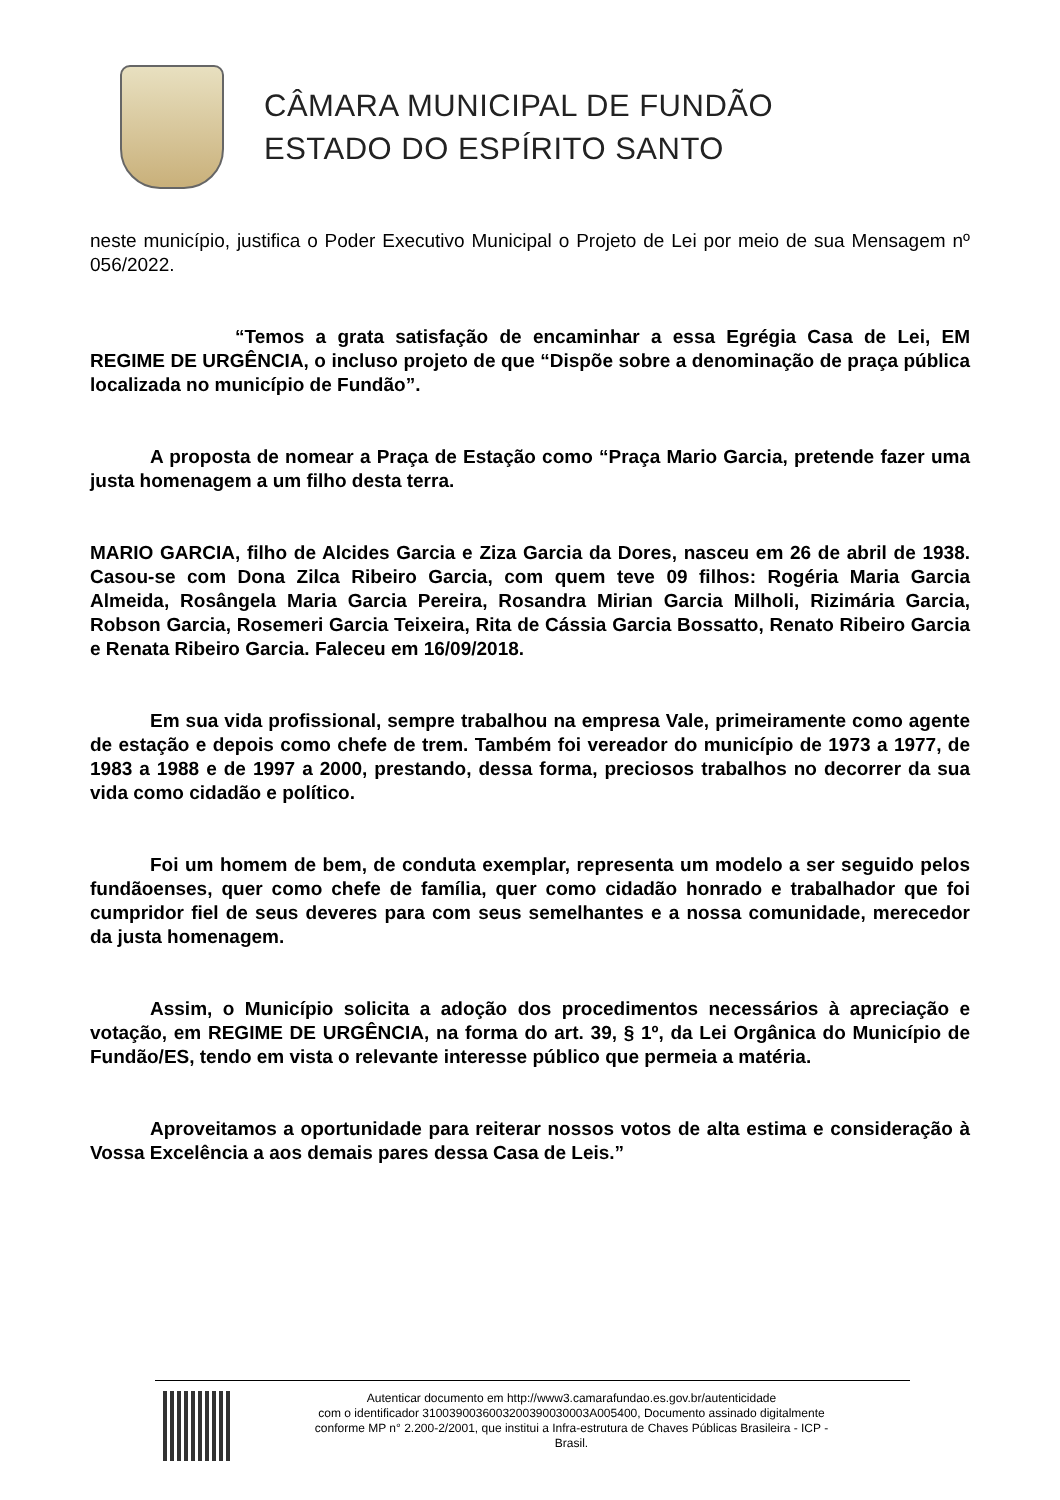CÂMARA MUNICIPAL DE FUNDÃO
ESTADO DO ESPÍRITO SANTO
neste município, justifica o Poder Executivo Municipal o Projeto de Lei por meio de sua Mensagem nº 056/2022.
“Temos a grata satisfação de encaminhar a essa Egrégia Casa de Lei, EM REGIME DE URGÊNCIA, o incluso projeto de que “Dispõe sobre a denominação de praça pública localizada no município de Fundão”.
A proposta de nomear a Praça de Estação como “Praça Mario Garcia, pretende fazer uma justa homenagem a um filho desta terra.
MARIO GARCIA, filho de Alcides Garcia e Ziza Garcia da Dores, nasceu em 26 de abril de 1938. Casou-se com Dona Zilca Ribeiro Garcia, com quem teve 09 filhos: Rogéria Maria Garcia Almeida, Rosângela Maria Garcia Pereira, Rosandra Mirian Garcia Milholi, Rizimária Garcia, Robson Garcia, Rosemeri Garcia Teixeira, Rita de Cássia Garcia Bossatto, Renato Ribeiro Garcia e Renata Ribeiro Garcia. Faleceu em 16/09/2018.
Em sua vida profissional, sempre trabalhou na empresa Vale, primeiramente como agente de estação e depois como chefe de trem. Também foi vereador do município de 1973 a 1977, de 1983 a 1988 e de 1997 a 2000, prestando, dessa forma, preciosos trabalhos no decorrer da sua vida como cidadão e político.
Foi um homem de bem, de conduta exemplar, representa um modelo a ser seguido pelos fundãoenses, quer como chefe de família, quer como cidadão honrado e trabalhador que foi cumpridor fiel de seus deveres para com seus semelhantes e a nossa comunidade, merecedor da justa homenagem.
Assim, o Município solicita a adoção dos procedimentos necessários à apreciação e votação, em REGIME DE URGÊNCIA, na forma do art. 39, § 1º, da Lei Orgânica do Município de Fundão/ES, tendo em vista o relevante interesse público que permeia a matéria.
Aproveitamos a oportunidade para reiterar nossos votos de alta estima e consideração à Vossa Excelência a aos demais pares dessa Casa de Leis.”
Autenticar documento em http://www3.camarafundao.es.gov.br/autenticidade
com o identificador 3100390036003200390030003A005400, Documento assinado digitalmente
conforme MP n° 2.200-2/2001, que institui a Infra-estrutura de Chaves Públicas Brasileira - ICP -
Brasil.